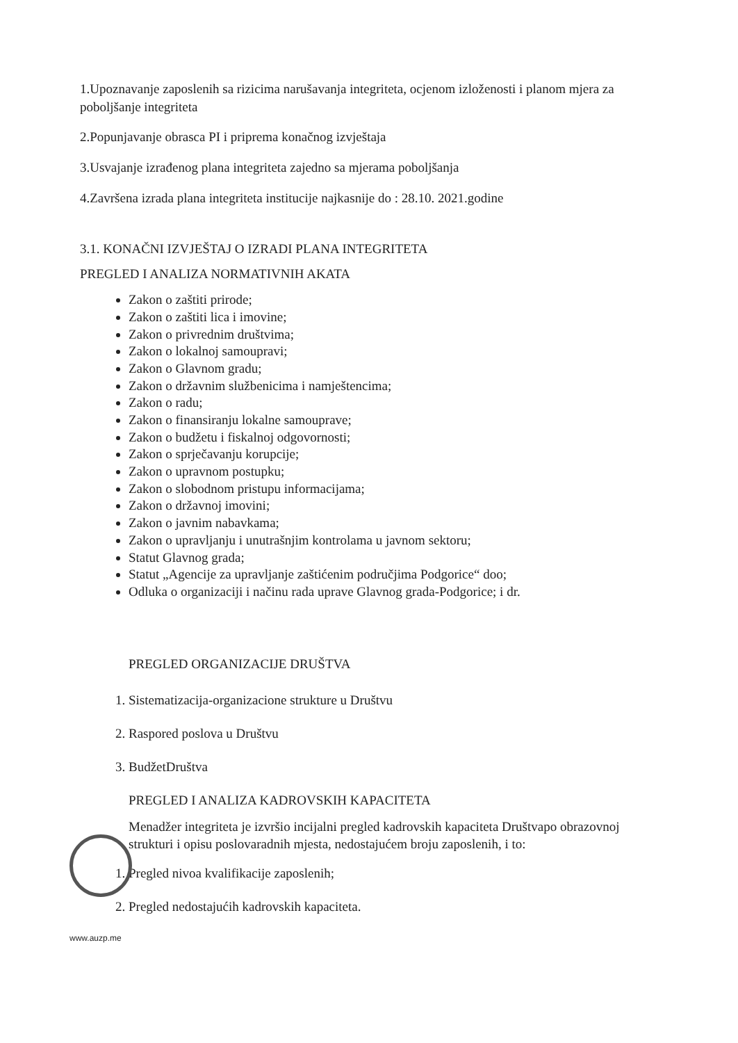1.Upoznavanje zaposlenih sa rizicima narušavanja integriteta, ocjenom izloženosti i planom mjera za poboljšanje integriteta
2.Popunjavanje obrasca PI i priprema konačnog izvještaja
3.Usvajanje izrađenog plana integriteta zajedno sa mjerama poboljšanja
4.Završena izrada plana integriteta institucije najkasnije do : 28.10. 2021.godine
3.1. KONAČNI IZVJEŠTAJ O IZRADI PLANA INTEGRITETA
PREGLED I ANALIZA NORMATIVNIH AKATA
Zakon o zaštiti prirode;
Zakon o zaštiti lica i imovine;
Zakon o privrednim društvima;
Zakon o lokalnoj samoupravi;
Zakon o Glavnom gradu;
Zakon o državnim službenicima i namještencima;
Zakon o radu;
Zakon o finansiranju lokalne samouprave;
Zakon o budžetu i fiskalnoj odgovornosti;
Zakon o sprječavanju korupcije;
Zakon o upravnom postupku;
Zakon o slobodnom pristupu informacijama;
Zakon o državnoj imovini;
Zakon o javnim nabavkama;
Zakon o upravljanju i unutrašnjim kontrolama u javnom sektoru;
Statut Glavnog grada;
Statut „Agencije za upravljanje zaštićenim područjima Podgorice“ doo;
Odluka o organizaciji i načinu rada uprave Glavnog grada-Podgorice; i dr.
PREGLED ORGANIZACIJE DRUŠTVA
1. Sistematizacija-organizacione strukture u Društvu
2. Raspored poslova u Društvu
3. BudžetDruštva
PREGLED I ANALIZA KADROVSKIH KAPACITETA
Menadžer integriteta je izvršio incijalni pregled kadrovskih kapaciteta Društvapo obrazovnoj strukturi i opisu poslovaradnih mjesta, nedostajućem broju zaposlenih, i to:
1. Pregled nivoa kvalifikacije zaposlenih;
2. Pregled nedostajućih kadrovskih kapaciteta.
www.auzp.me